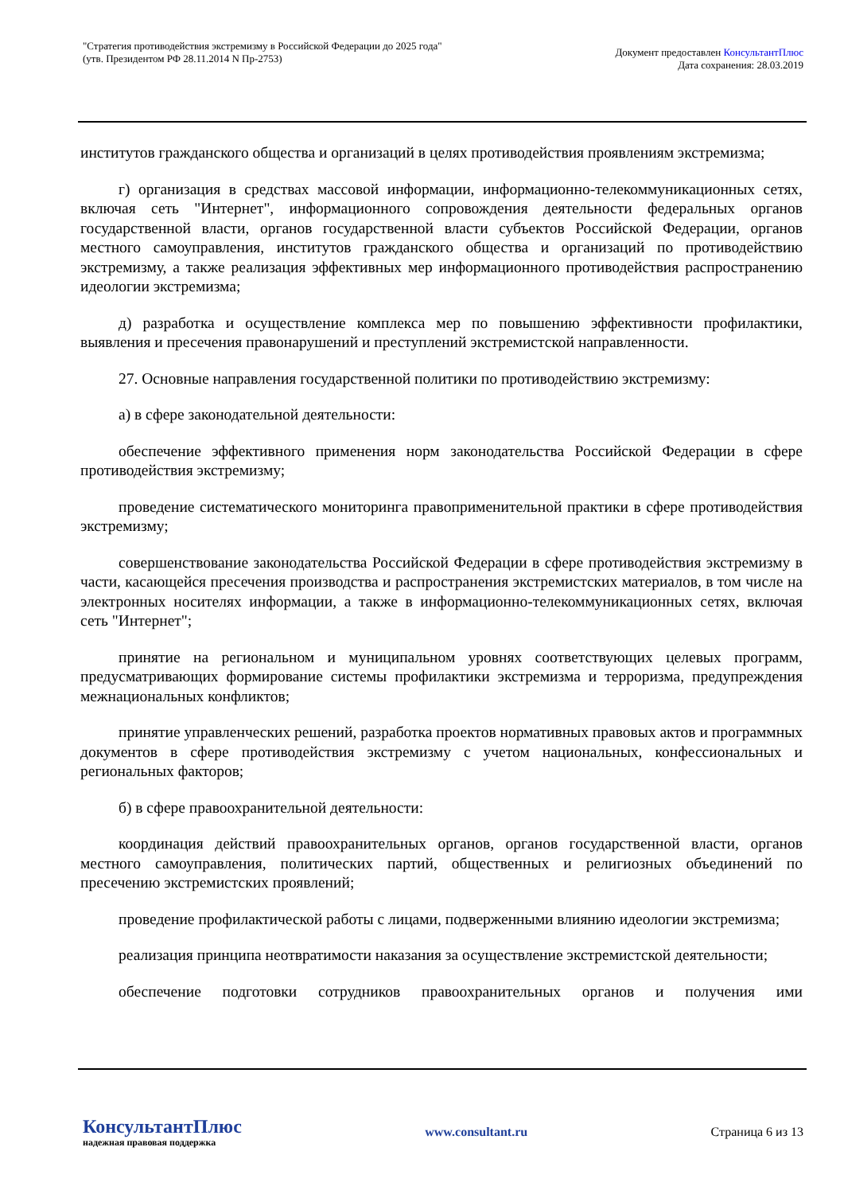"Стратегия противодействия экстремизму в Российской Федерации до 2025 года"
(утв. Президентом РФ 28.11.2014 N Пр-2753)
Документ предоставлен КонсультантПлюс
Дата сохранения: 28.03.2019
институтов гражданского общества и организаций в целях противодействия проявлениям экстремизма;
г) организация в средствах массовой информации, информационно-телекоммуникационных сетях, включая сеть "Интернет", информационного сопровождения деятельности федеральных органов государственной власти, органов государственной власти субъектов Российской Федерации, органов местного самоуправления, институтов гражданского общества и организаций по противодействию экстремизму, а также реализация эффективных мер информационного противодействия распространению идеологии экстремизма;
д) разработка и осуществление комплекса мер по повышению эффективности профилактики, выявления и пресечения правонарушений и преступлений экстремистской направленности.
27. Основные направления государственной политики по противодействию экстремизму:
а) в сфере законодательной деятельности:
обеспечение эффективного применения норм законодательства Российской Федерации в сфере противодействия экстремизму;
проведение систематического мониторинга правоприменительной практики в сфере противодействия экстремизму;
совершенствование законодательства Российской Федерации в сфере противодействия экстремизму в части, касающейся пресечения производства и распространения экстремистских материалов, в том числе на электронных носителях информации, а также в информационно-телекоммуникационных сетях, включая сеть "Интернет";
принятие на региональном и муниципальном уровнях соответствующих целевых программ, предусматривающих формирование системы профилактики экстремизма и терроризма, предупреждения межнациональных конфликтов;
принятие управленческих решений, разработка проектов нормативных правовых актов и программных документов в сфере противодействия экстремизму с учетом национальных, конфессиональных и региональных факторов;
б) в сфере правоохранительной деятельности:
координация действий правоохранительных органов, органов государственной власти, органов местного самоуправления, политических партий, общественных и религиозных объединений по пресечению экстремистских проявлений;
проведение профилактической работы с лицами, подверженными влиянию идеологии экстремизма;
реализация принципа неотвратимости наказания за осуществление экстремистской деятельности;
обеспечение подготовки сотрудников правоохранительных органов и получения ими
КонсультантПлюс
надежная правовая поддержка
www.consultant.ru Страница 6 из 13